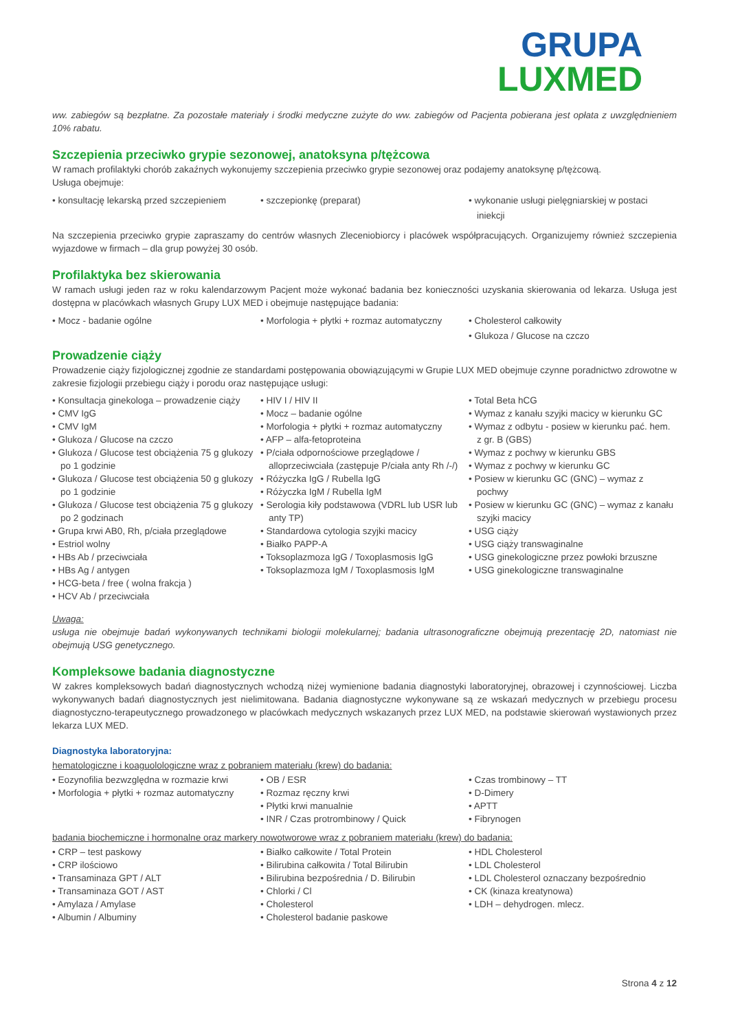GRUPA
LUXMED
ww. zabiegów są bezpłatne. Za pozostałe materiały i środki medyczne zużyte do ww. zabiegów od Pacjenta pobierana jest opłata z uwzględnieniem 10% rabatu.
Szczepienia przeciwko grypie sezonowej, anatoksyna p/tężcowa
W ramach profilaktyki chorób zakaźnych wykonujemy szczepienia przeciwko grypie sezonowej oraz podajemy anatoksynę p/tężcową.
Usługa obejmuje:
• konsultację lekarską przed szczepieniem
• szczepionkę (preparat) • wykonanie usługi pielęgniarskiej w postaci iniekcji
Na szczepienia przeciwko grypie zapraszamy do centrów własnych Zleceniobiorcy i placówek współpracujących. Organizujemy również szczepienia wyjazdowe w firmach – dla grup powyżej 30 osób.
Profilaktyka bez skierowania
W ramach usługi jeden raz w roku kalendarzowym Pacjent może wykonać badania bez konieczności uzyskania skierowania od lekarza. Usługa jest dostępna w placówkach własnych Grupy LUX MED i obejmuje następujące badania:
• Mocz - badanie ogólne • Morfologia + płytki + rozmaz automatyczny
• Cholesterol całkowity
• Glukoza / Glucose na czczo
Prowadzenie ciąży
Prowadzenie ciąży fizjologicznej zgodnie ze standardami postępowania obowiązującymi w Grupie LUX MED obejmuje czynne poradnictwo zdrowotne w zakresie fizjologii przebiegu ciąży i porodu oraz następujące usługi:
• Konsultacja ginekologa – prowadzenie ciąży
• CMV IgG
• CMV IgM
• Glukoza / Glucose na czczo
• Glukoza / Glucose test obciążenia 75 g glukozy po 1 godzinie
• Glukoza / Glucose test obciążenia 50 g glukozy po 1 godzinie
• Glukoza / Glucose test obciążenia 75 g glukozy po 2 godzinach
• Grupa krwi AB0, Rh, p/ciała przeglądowe
• Estriol wolny
• HBs Ab / przeciwciała
• HBs Ag / antygen
• HCG-beta / free ( wolna frakcja )
• HCV Ab / przeciwciała
• HIV I / HIV II
• Mocz – badanie ogólne
• Morfologia + płytki + rozmaz automatyczny
• AFP – alfa-fetoproteina
• P/ciała odpornościowe przeglądowe / alloprzeciwciała (zastępuje P/ciała anty Rh /-/)
• Różyczka IgG / Rubella IgG
• Różyczka IgM / Rubella IgM
• Serologia kiły podstawowa (VDRL lub USR lub anty TP)
• Standardowa cytologia szyjki macicy
• Białko PAPP-A
• Toksoplazmoza IgG / Toxoplasmosis IgG
• Toksoplazmoza IgM / Toxoplasmosis IgM
• Total Beta hCG
• Wymaz z kanału szyjki macicy w kierunku GC
• Wymaz z odbytu - posiew w kierunku pać. hem. z gr. B (GBS)
• Wymaz z pochwy w kierunku GBS
• Wymaz z pochwy w kierunku GC
• Posiew w kierunku GC (GNC) – wymaz z pochwy
• Posiew w kierunku GC (GNC) – wymaz z kanału szyjki macicy
• USG ciąży
• USG ciąży transwaginalne
• USG ginekologiczne przez powłoki brzuszne
• USG ginekologiczne transwaginalne
Uwaga:
usługa nie obejmuje badań wykonywanych technikami biologii molekularnej; badania ultrasonograficzne obejmują prezentację 2D, natomiast nie obejmują USG genetycznego.
Kompleksowe badania diagnostyczne
W zakres kompleksowych badań diagnostycznych wchodzą niżej wymienione badania diagnostyki laboratoryjnej, obrazowej i czynnościowej. Liczba wykonywanych badań diagnostycznych jest nielimitowana. Badania diagnostyczne wykonywane są ze wskazań medycznych w przebiegu procesu diagnostyczno-terapeutycznego prowadzonego w placówkach medycznych wskazanych przez LUX MED, na podstawie skierowań wystawionych przez lekarza LUX MED.
Diagnostyka laboratoryjna:
hematologiczne i koaguolologiczne wraz z pobraniem materiału (krew) do badania:
• Eozynofilia bezwzględna w rozmazie krwi
• Morfologia + płytki + rozmaz automatyczny
• OB / ESR
• Rozmaz ręczny krwi
• Płytki krwi manualnie
• INR / Czas protrombinowy / Quick
• Czas trombinowy – TT
• D-Dimery
• APTT
• Fibrynogen
badania biochemiczne i hormonalne oraz markery nowotworowe wraz z pobraniem materiału (krew) do badania:
• CRP – test paskowy
• CRP ilościowo
• Transaminaza GPT / ALT
• Transaminaza GOT / AST
• Amylaza / Amylase
• Albumin / Albuminy
• Białko całkowite / Total Protein
• Bilirubina całkowita / Total Bilirubin
• Bilirubina bezpośrednia / D. Bilirubin
• Chlorki / Cl
• Cholesterol
• Cholesterol badanie paskowe
• HDL Cholesterol
• LDL Cholesterol
• LDL Cholesterol oznaczany bezpośrednio
• CK (kinaza kreatynowa)
• LDH – dehydrogen. mlecz.
Strona 4 z 12